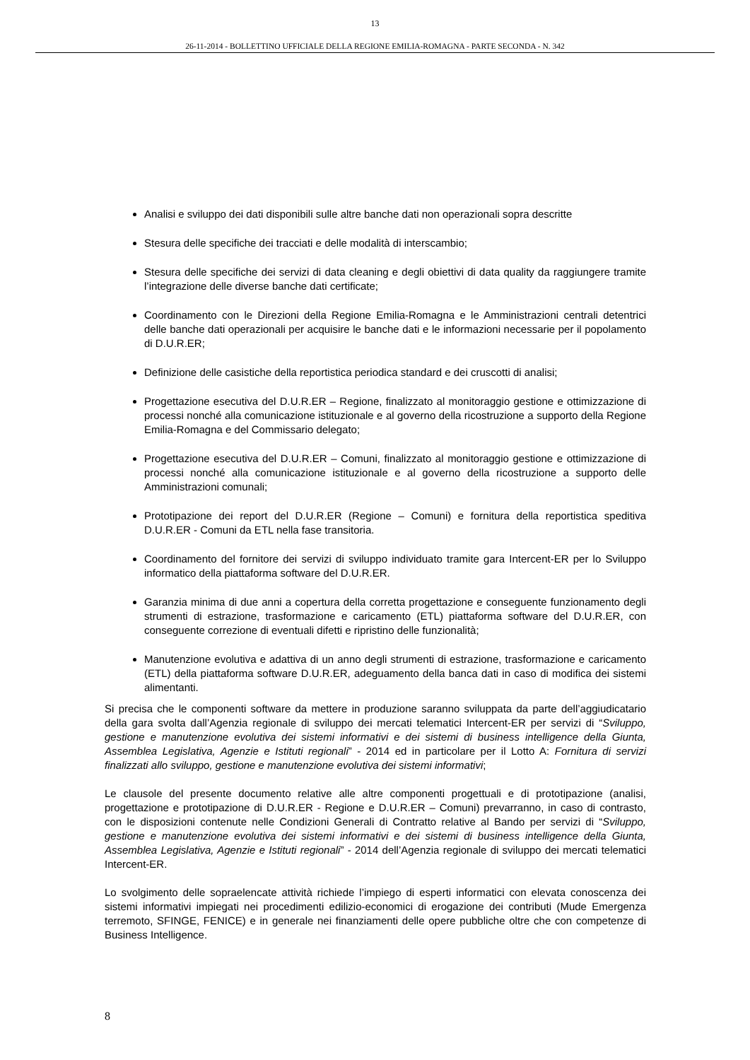13
26-11-2014 - BOLLETTINO UFFICIALE DELLA REGIONE EMILIA-ROMAGNA - PARTE SECONDA - N. 342
Analisi e sviluppo dei dati disponibili sulle altre banche dati non operazionali sopra descritte
Stesura delle specifiche dei tracciati e delle modalità di interscambio;
Stesura delle specifiche dei servizi di data cleaning e degli obiettivi di data quality da raggiungere tramite l’integrazione delle diverse banche dati certificate;
Coordinamento con le Direzioni della Regione Emilia-Romagna e le Amministrazioni centrali detentrici delle banche dati operazionali per acquisire le banche dati e le informazioni necessarie per il popolamento di D.U.R.ER;
Definizione delle casistiche della reportistica periodica standard e dei cruscotti di analisi;
Progettazione esecutiva del D.U.R.ER – Regione, finalizzato al monitoraggio gestione e ottimizzazione di processi nonché alla comunicazione istituzionale e al governo della ricostruzione a supporto della Regione Emilia-Romagna e del Commissario delegato;
Progettazione esecutiva del D.U.R.ER – Comuni, finalizzato al monitoraggio gestione e ottimizzazione di processi nonché alla comunicazione istituzionale e al governo della ricostruzione a supporto delle Amministrazioni comunali;
Prototipazione dei report del D.U.R.ER (Regione – Comuni) e fornitura della reportistica speditiva D.U.R.ER - Comuni da ETL nella fase transitoria.
Coordinamento del fornitore dei servizi di sviluppo individuato tramite gara Intercent-ER per lo Sviluppo informatico della piattaforma software del D.U.R.ER.
Garanzia minima di due anni a copertura della corretta progettazione e conseguente funzionamento degli strumenti di estrazione, trasformazione e caricamento (ETL) piattaforma software del D.U.R.ER, con conseguente correzione di eventuali difetti e ripristino delle funzionalità;
Manutenzione evolutiva e adattiva di un anno degli strumenti di estrazione, trasformazione e caricamento (ETL) della piattaforma software D.U.R.ER, adeguamento della banca dati in caso di modifica dei sistemi alimentanti.
Si precisa che le componenti software da mettere in produzione saranno sviluppata da parte dell’aggiudicatario della gara svolta dall’Agenzia regionale di sviluppo dei mercati telematici Intercent-ER per servizi di “Sviluppo, gestione e manutenzione evolutiva dei sistemi informativi e dei sistemi di business intelligence della Giunta, Assemblea Legislativa, Agenzie e Istituti regionali” - 2014 ed in particolare per il Lotto A: Fornitura di servizi finalizzati allo sviluppo, gestione e manutenzione evolutiva dei sistemi informativi;
Le clausole del presente documento relative alle altre componenti progettuali e di prototipazione (analisi, progettazione e prototipazione di D.U.R.ER - Regione e D.U.R.ER – Comuni) prevarranno, in caso di contrasto, con le disposizioni contenute nelle Condizioni Generali di Contratto relative al Bando per servizi di “Sviluppo, gestione e manutenzione evolutiva dei sistemi informativi e dei sistemi di business intelligence della Giunta, Assemblea Legislativa, Agenzie e Istituti regionali” - 2014 dell’Agenzia regionale di sviluppo dei mercati telematici Intercent-ER.
Lo svolgimento delle sopraelencate attività richiede l’impiego di esperti informatici con elevata conoscenza dei sistemi informativi impiegati nei procedimenti edilizio-economici di erogazione dei contributi (Mude Emergenza terremoto, SFINGE, FENICE) e in generale nei finanziamenti delle opere pubbliche oltre che con competenze di Business Intelligence.
8